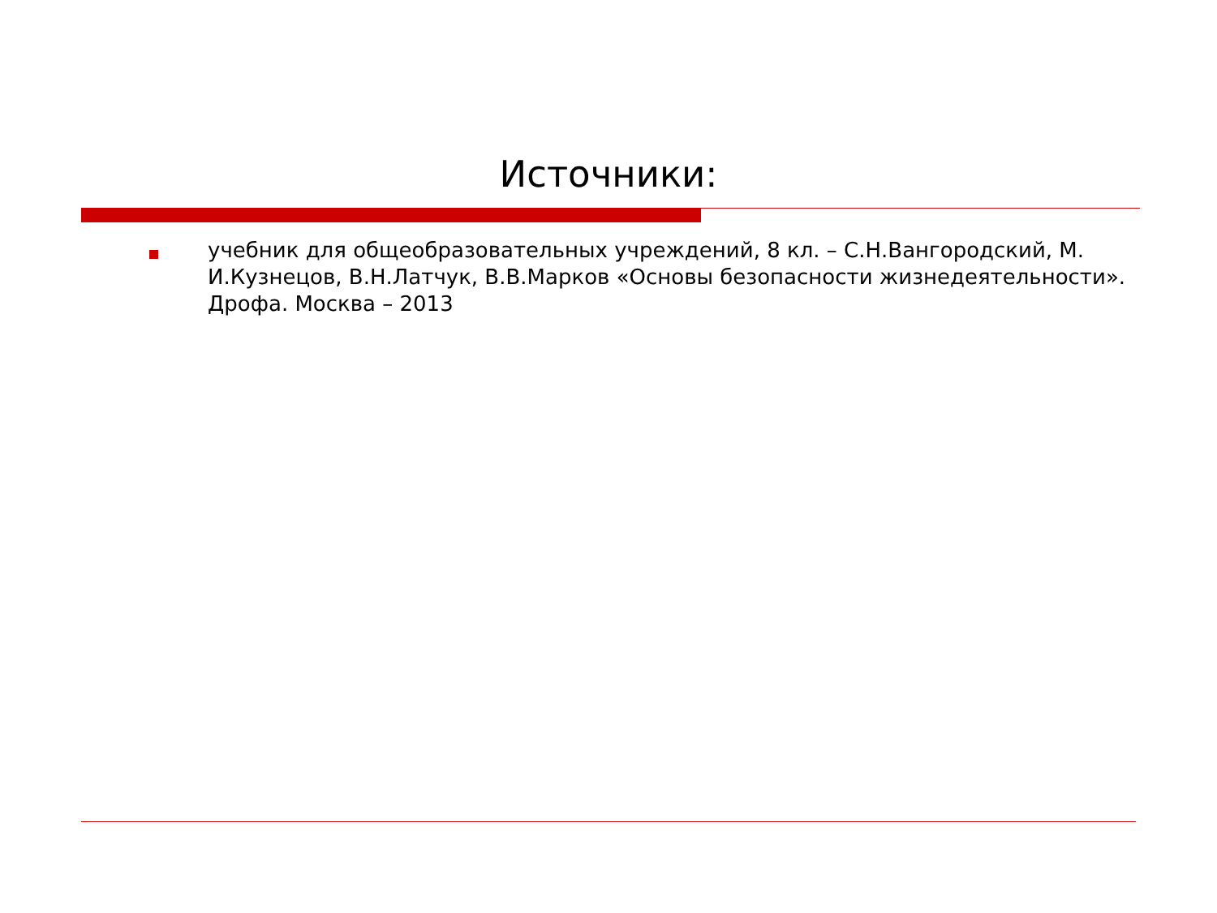Источники:
учебник для общеобразовательных учреждений, 8 кл. – С.Н.Вангородский, М. И.Кузнецов, В.Н.Латчук, В.В.Марков «Основы безопасности жизнедеятельности». Дрофа. Москва – 2013